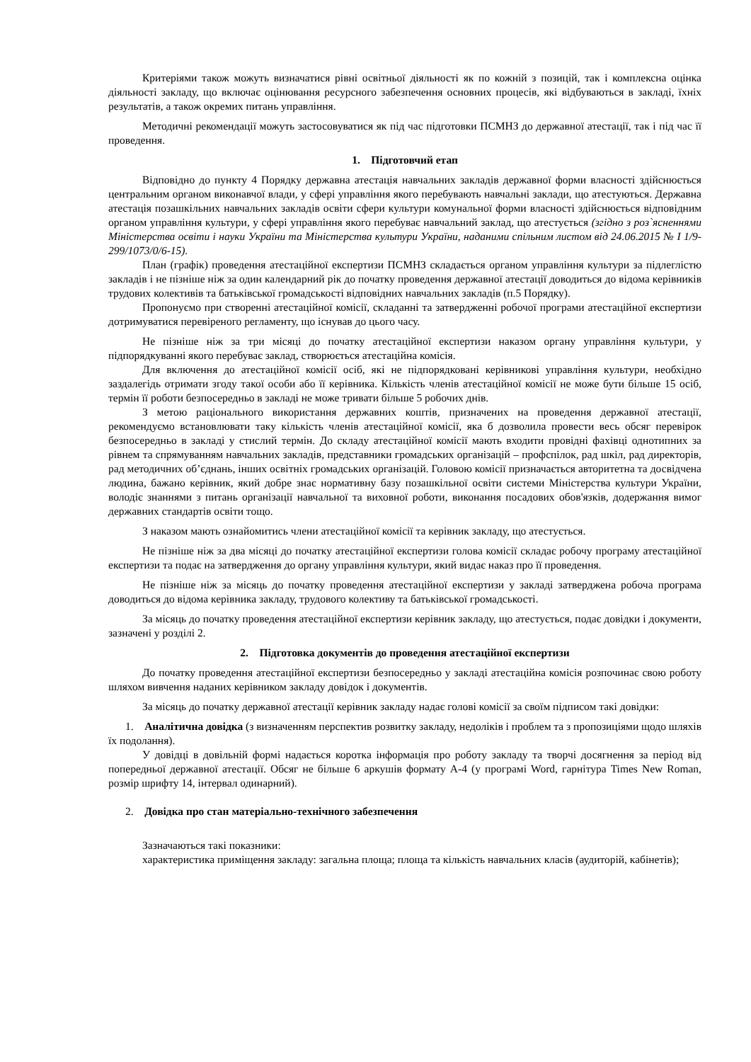Критеріями також можуть визначатися рівні освітньої діяльності як по кожній з позицій, так і комплексна оцінка діяльності закладу, що включає оцінювання ресурсного забезпечення основних процесів, які відбуваються в закладі, їхніх результатів, а також окремих питань управління.
Методичні рекомендації можуть застосовуватися як під час підготовки ПСМНЗ до державної атестації, так і під час її проведення.
1. Підготовчий етап
Відповідно до пункту 4 Порядку державна атестація навчальних закладів державної форми власності здійснюється центральним органом виконавчої влади, у сфері управління якого перебувають навчальні заклади, що атестуються. Державна атестація позашкільних навчальних закладів освіти сфери культури комунальної форми власності здійснюється відповідним органом управління культури, у сфері управління якого перебуває навчальний заклад, що атестується (згідно з роз`ясненнями Міністерства освіти і науки України та Міністерства культури України, наданими спільним листом від 24.06.2015 № І 1/9-299/1073/0/6-15).
План (графік) проведення атестаційної експертизи ПСМНЗ складається органом управління культури за підлеглістю закладів і не пізніше ніж за один календарний рік до початку проведення державної атестації доводиться до відома керівників трудових колективів та батьківської громадськості відповідних навчальних закладів (п.5 Порядку).
Пропонуємо при створенні атестаційної комісії, складанні та затвердженні робочої програми атестаційної експертизи дотримуватися перевіреного регламенту, що існував до цього часу.
Не пізніше ніж за три місяці до початку атестаційної експертизи наказом органу управління культури, у підпорядкуванні якого перебуває заклад, створюється атестаційна комісія.
Для включення до атестаційної комісії осіб, які не підпорядковані керівникові управління культури, необхідно заздалегідь отримати згоду такої особи або її керівника. Кількість членів атестаційної комісії не може бути більше 15 осіб, термін її роботи безпосередньо в закладі не може тривати більше 5 робочих днів.
З метою раціонального використання державних коштів, призначених на проведення державної атестації, рекомендуємо встановлювати таку кількість членів атестаційної комісії, яка б дозволила провести весь обсяг перевірок безпосередньо в закладі у стислий термін. До складу атестаційної комісії мають входити провідні фахівці однотипних за рівнем та спрямуванням навчальних закладів, представники громадських організацій – профспілок, рад шкіл, рад директорів, рад методичних об’єднань, інших освітніх громадських організацій. Головою комісії призначається авторитетна та досвідчена людина, бажано керівник, який добре знає нормативну базу позашкільної освіти системи Міністерства культури України, володіє знаннями з питань організації навчальної та виховної роботи, виконання посадових обов'язків, додержання вимог державних стандартів освіти тощо.
З наказом мають ознайомитись члени атестаційної комісії та керівник закладу, що атестується.
Не пізніше ніж за два місяці до початку атестаційної експертизи голова комісії складає робочу програму атестаційної експертизи та подає на затвердження до органу управління культури, який видає наказ про її проведення.
Не пізніше ніж за місяць до початку проведення атестаційної експертизи у закладі затверджена робоча програма доводиться до відома керівника закладу, трудового колективу та батьківської громадськості.
За місяць до початку проведення атестаційної експертизи керівник закладу, що атестується, подає довідки і документи, зазначені у розділі 2.
2. Підготовка документів до проведення атестаційної експертизи
До початку проведення атестаційної експертизи безпосередньо у закладі атестаційна комісія розпочинає свою роботу шляхом вивчення наданих керівником закладу довідок і документів.
За місяць до початку державної атестації керівник закладу надає голові комісії за своїм підписом такі довідки:
1. Аналітична довідка (з визначенням перспектив розвитку закладу, недоліків і проблем та з пропозиціями щодо шляхів їх подолання).
У довідці в довільній формі надається коротка інформація про роботу закладу та творчі досягнення за період від попередньої державної атестації. Обсяг не більше 6 аркушів формату А-4 (у програмі Word, гарнітура Times New Roman, розмір шрифту 14, інтервал одинарний).
2. Довідка про стан матеріально-технічного забезпечення
Зазначаються такі показники:
характеристика приміщення закладу: загальна площа; площа та кількість навчальних класів (аудиторій, кабінетів);